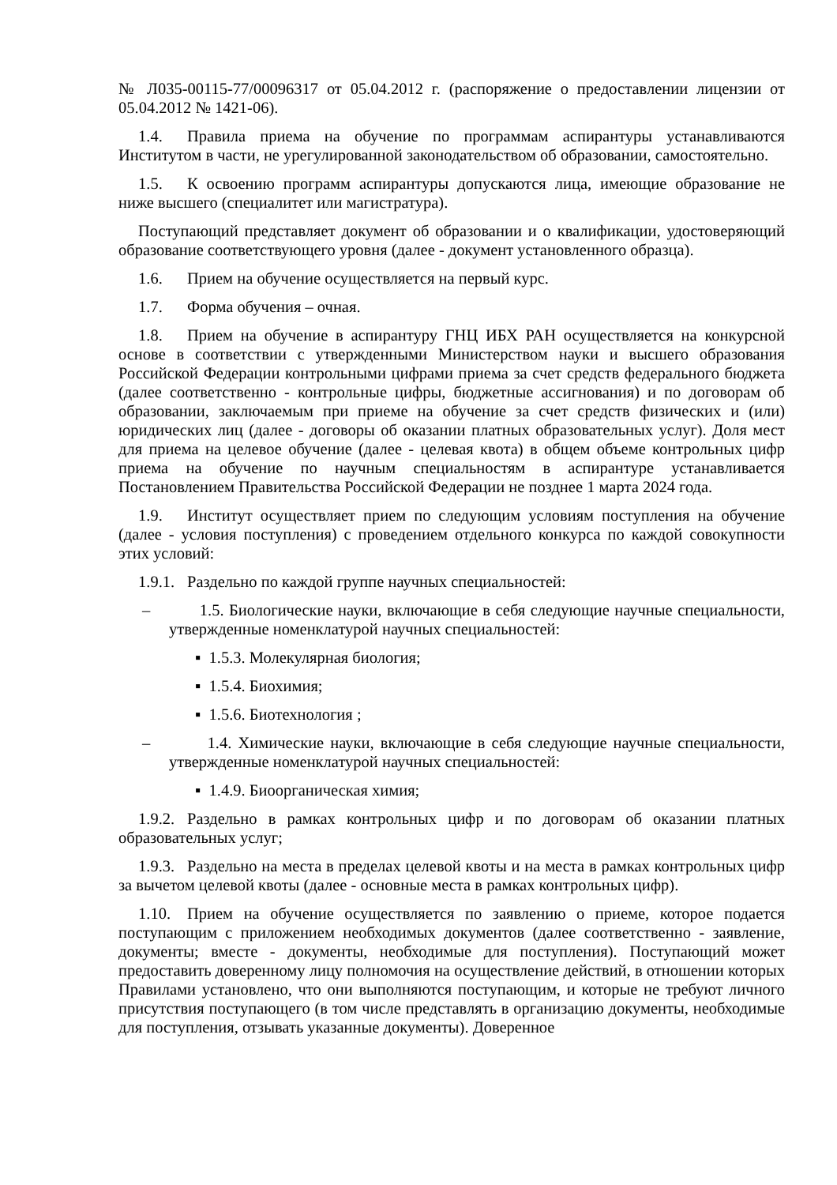№ Л035-00115-77/00096317 от 05.04.2012 г. (распоряжение о предоставлении лицензии от 05.04.2012 № 1421-06).
1.4. Правила приема на обучение по программам аспирантуры устанавливаются Институтом в части, не урегулированной законодательством об образовании, самостоятельно.
1.5. К освоению программ аспирантуры допускаются лица, имеющие образование не ниже высшего (специалитет или магистратура).
Поступающий представляет документ об образовании и о квалификации, удостоверяющий образование соответствующего уровня (далее - документ установленного образца).
1.6. Прием на обучение осуществляется на первый курс.
1.7. Форма обучения – очная.
1.8. Прием на обучение в аспирантуру ГНЦ ИБХ РАН осуществляется на конкурсной основе в соответствии с утвержденными Министерством науки и высшего образования Российской Федерации контрольными цифрами приема за счет средств федерального бюджета (далее соответственно - контрольные цифры, бюджетные ассигнования) и по договорам об образовании, заключаемым при приеме на обучение за счет средств физических и (или) юридических лиц (далее - договоры об оказании платных образовательных услуг). Доля мест для приема на целевое обучение (далее - целевая квота) в общем объеме контрольных цифр приема на обучение по научным специальностям в аспирантуре устанавливается Постановлением Правительства Российской Федерации не позднее 1 марта 2024 года.
1.9. Институт осуществляет прием по следующим условиям поступления на обучение (далее - условия поступления) с проведением отдельного конкурса по каждой совокупности этих условий:
1.9.1. Раздельно по каждой группе научных специальностей:
– 1.5. Биологические науки, включающие в себя следующие научные специальности, утвержденные номенклатурой научных специальностей:
▪ 1.5.3. Молекулярная биология;
▪ 1.5.4. Биохимия;
▪ 1.5.6. Биотехнология ;
– 1.4. Химические науки, включающие в себя следующие научные специальности, утвержденные номенклатурой научных специальностей:
▪ 1.4.9. Биоорганическая химия;
1.9.2. Раздельно в рамках контрольных цифр и по договорам об оказании платных образовательных услуг;
1.9.3. Раздельно на места в пределах целевой квоты и на места в рамках контрольных цифр за вычетом целевой квоты (далее - основные места в рамках контрольных цифр).
1.10. Прием на обучение осуществляется по заявлению о приеме, которое подается поступающим с приложением необходимых документов (далее соответственно - заявление, документы; вместе - документы, необходимые для поступления). Поступающий может предоставить доверенному лицу полномочия на осуществление действий, в отношении которых Правилами установлено, что они выполняются поступающим, и которые не требуют личного присутствия поступающего (в том числе представлять в организацию документы, необходимые для поступления, отзывать указанные документы). Доверенное